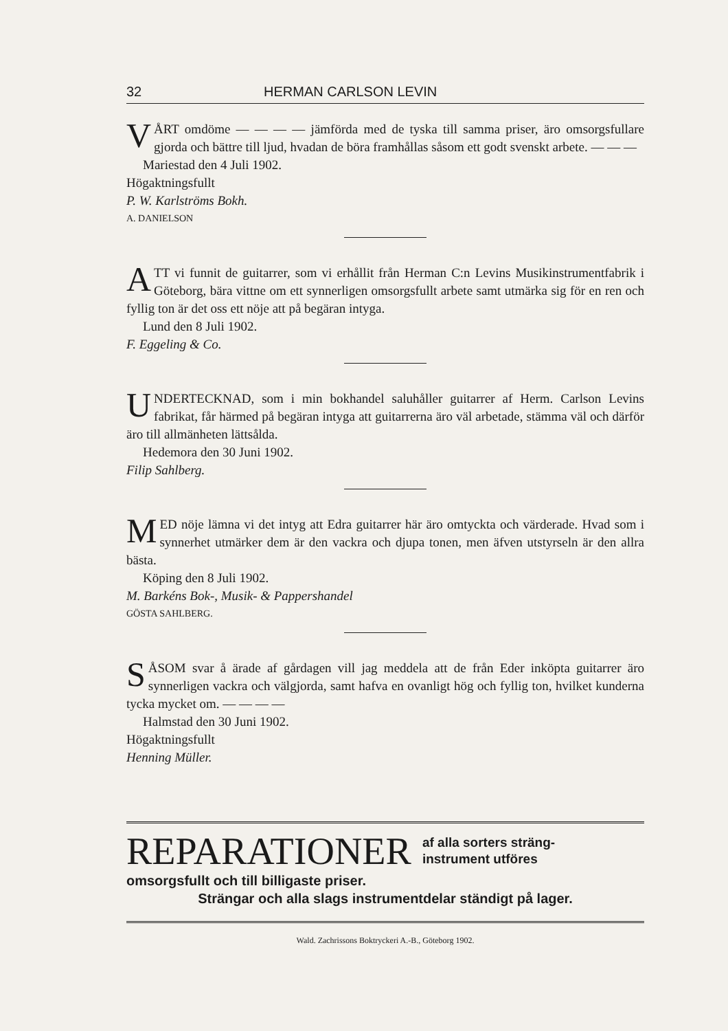32 HERMAN CARLSON LEVIN
VÅRT omdöme — — — — jämförda med de tyska till samma priser, äro omsorgsfullare gjorda och bättre till ljud, hvadan de böra framhållas såsom ett godt svenskt arbete. — — —
Mariestad den 4 Juli 1902.
Högaktningsfullt
P. W. Karlströms Bokh.
A. DANIELSON
ATT vi funnit de guitarrer, som vi erhållit från Herman C:n Levins Musikinstrumentfabrik i Göteborg, bära vittne om ett synnerligen omsorgsfullt arbete samt utmärka sig för en ren och fyllig ton är det oss ett nöje att på begäran intyga.
Lund den 8 Juli 1902.
F. Eggeling & Co.
UNDERTECKNAD, som i min bokhandel saluhåller guitarrer af Herm. Carlson Levins fabrikat, får härmed på begäran intyga att guitarrerna äro väl arbetade, stämma väl och därför äro till allmänheten lättsålda.
Hedemora den 30 Juni 1902.
Filip Sahlberg.
MED nöje lämna vi det intyg att Edra guitarrer här äro omtyckta och värderade. Hvad som i synnerhet utmärker dem är den vackra och djupa tonen, men äfven utstyrseln är den allra bästa.
Köping den 8 Juli 1902.
M. Barkéns Bok-, Musik- & Pappershandel
GÖSTA SAHLBERG.
SÅSOM svar å ärade af gårdagen vill jag meddela att de från Eder inköpta guitarrer äro synnerligen vackra och välgjorda, samt hafva en ovanligt hög och fyllig ton, hvilket kunderna tycka mycket om. — — — —
Halmstad den 30 Juni 1902.
Högaktningsfullt
Henning Müller.
REPARATIONER af alla sorters sträng-
instrument utföres
omsorgsfullt och till billigaste priser.
Strängar och alla slags instrumentdelar ständigt på lager.
Wald. Zachrissons Boktryckeri A.-B., Göteborg 1902.